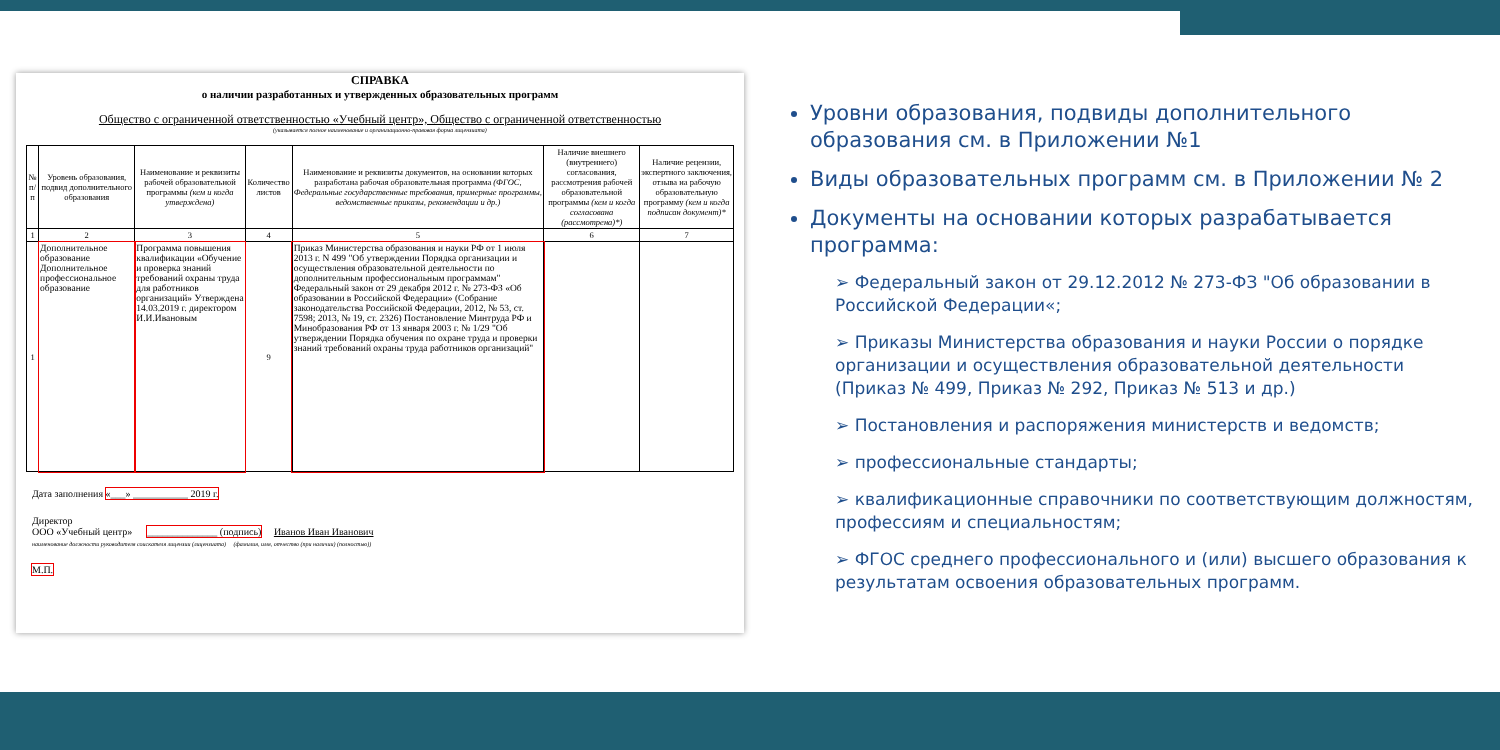СПРАВКА
о наличии разработанных и утвержденных образовательных программ
Общество с ограниченной ответственностью «Учебный центр», Общество с ограниченной ответственностью
(указывается полное наименование и организационно-правовая форма лицензиата)
| № п/п | Уровень образования, подвид дополнительного образования | Наименование и реквизиты рабочей образовательной программы (кем и когда утверждена) | Количество листов | Наименование и реквизиты документов, на основании которых разработана рабочая образовательная программа (ФГОС, Федеральные государственные требования, примерные программы, ведомственные приказы, рекомендации и др.) | Наличие внешнего (внутреннего) согласования, рассмотрения рабочей образовательной программы (кем и когда согласована (рассмотрена)*) | Наличие рецензии, экспертного заключения, отзыва на рабочую образовательную программу (кем и когда подписан документ)* |
| --- | --- | --- | --- | --- | --- | --- |
| 1 | 2 | 3 | 4 | 5 | 6 | 7 |
| 1 | Дополнительное образование Дополнительное профессиональное образование | Программа повышения квалификации «Обучение и проверка знаний требований охраны труда для работников организаций» Утверждена 14.03.2019 г. директором И.И.Ивановым | 9 | Приказ Министерства образования и науки РФ от 1 июля 2013 г. N 499 "Об утверждении Порядка организации и осуществления образовательной деятельности по дополнительным профессиональным программам" Федеральный закон от 29 декабря 2012 г. № 273-ФЗ «Об образовании в Российской Федерации» (Собрание законодательства Российской Федерации, 2012, № 53, ст. 7598; 2013, № 19, ст. 2326) Постановление Минтруда РФ и Минобразования РФ от 13 января 2003 г. № 1/29 "Об утверждении Порядка обучения по охране труда и проверки знаний требований охраны труда работников организаций" | | |
Дата заполнения «___» ___________ 2019 г.
Директор
ООО «Учебный центр» ______________ (подпись) Иванов Иван Иванович
наименование должности руководителя соискателя лицензии (лицензиата) (фамилия, имя, отчество (при наличии) (полностью))
М.П.
Уровни образования, подвиды дополнительного образования см. в Приложении №1
Виды образовательных программ см. в Приложении № 2
Документы на основании которых разрабатывается программа:
➢ Федеральный закон от 29.12.2012 № 273-ФЗ "Об образовании в Российской Федерации«;
➢ Приказы Министерства образования и науки России о порядке организации и осуществления образовательной деятельности (Приказ № 499, Приказ № 292, Приказ № 513 и др.)
➢ Постановления и распоряжения министерств и ведомств;
➢ профессиональные стандарты;
➢ квалификационные справочники по соответствующим должностям, профессиям и специальностям;
➢ ФГОС среднего профессионального и (или) высшего образования к результатам освоения образовательных программ.